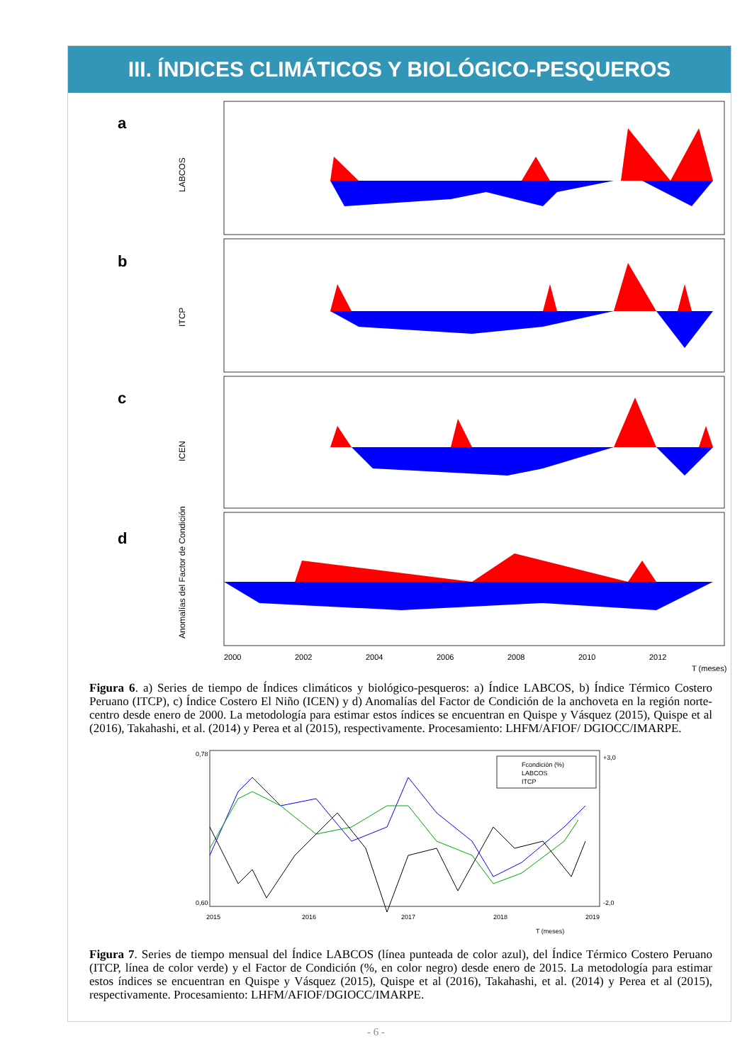III. ÍNDICES CLIMÁTICOS Y BIOLÓGICO-PESQUEROS
a
b
c
d
LABCOS
ITCP
ICEN
Anomalías del Factor de Condición
2000
2002
2004
2006
2008
2010
2012
T (meses)
Figura 6. a) Series de tiempo de Índices climáticos y biológico-pesqueros: a) Índice LABCOS, b) Índice Térmico Costero Peruano (ITCP), c) Índice Costero El Niño (ICEN) y d) Anomalías del Factor de Condición de la anchoveta en la región norte-centro desde enero de 2000. La metodología para estimar estos índices se encuentran en Quispe y Vásquez (2015), Quispe et al (2016), Takahashi, et al. (2014) y Perea et al (2015), respectivamente. Procesamiento: LHFM/AFIOF/ DGIOCC/IMARPE.
Fcondición (%)
LABCOS
ITCP
0,78
0,60
+3,0
-2,0
2015
2016
2017
2018
2019
T (meses)
Figura 7. Series de tiempo mensual del Índice LABCOS (línea punteada de color azul), del Índice Térmico Costero Peruano (ITCP, línea de color verde) y el Factor de Condición (%, en color negro) desde enero de 2015. La metodología para estimar estos índices se encuentran en Quispe y Vásquez (2015), Quispe et al (2016), Takahashi, et al. (2014) y Perea et al (2015), respectivamente. Procesamiento: LHFM/AFIOF/DGIOCC/IMARPE.
- 6 -